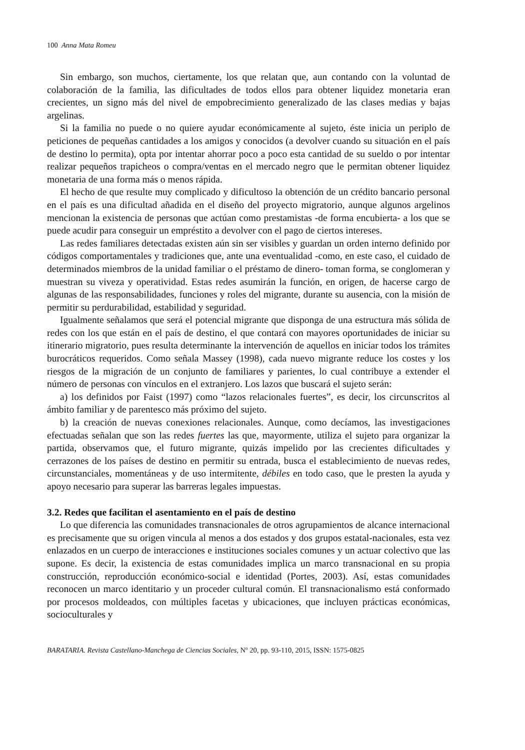100 Anna Mata Romeu
Sin embargo, son muchos, ciertamente, los que relatan que, aun contando con la voluntad de colaboración de la familia, las dificultades de todos ellos para obtener liquidez monetaria eran crecientes, un signo más del nivel de empobrecimiento generalizado de las clases medias y bajas argelinas.
Si la familia no puede o no quiere ayudar económicamente al sujeto, éste inicia un periplo de peticiones de pequeñas cantidades a los amigos y conocidos (a devolver cuando su situación en el país de destino lo permita), opta por intentar ahorrar poco a poco esta cantidad de su sueldo o por intentar realizar pequeños trapicheos o compra/ventas en el mercado negro que le permitan obtener liquidez monetaria de una forma más o menos rápida.
El hecho de que resulte muy complicado y dificultoso la obtención de un crédito bancario personal en el país es una dificultad añadida en el diseño del proyecto migratorio, aunque algunos argelinos mencionan la existencia de personas que actúan como prestamistas -de forma encubierta- a los que se puede acudir para conseguir un empréstito a devolver con el pago de ciertos intereses.
Las redes familiares detectadas existen aún sin ser visibles y guardan un orden interno definido por códigos comportamentales y tradiciones que, ante una eventualidad -como, en este caso, el cuidado de determinados miembros de la unidad familiar o el préstamo de dinero- toman forma, se conglomeran y muestran su viveza y operatividad. Estas redes asumirán la función, en origen, de hacerse cargo de algunas de las responsabilidades, funciones y roles del migrante, durante su ausencia, con la misión de permitir su perdurabilidad, estabilidad y seguridad.
Igualmente señalamos que será el potencial migrante que disponga de una estructura más sólida de redes con los que están en el país de destino, el que contará con mayores oportunidades de iniciar su itinerario migratorio, pues resulta determinante la intervención de aquellos en iniciar todos los trámites burocráticos requeridos. Como señala Massey (1998), cada nuevo migrante reduce los costes y los riesgos de la migración de un conjunto de familiares y parientes, lo cual contribuye a extender el número de personas con vínculos en el extranjero. Los lazos que buscará el sujeto serán:
a) los definidos por Faist (1997) como “lazos relacionales fuertes”, es decir, los circunscritos al ámbito familiar y de parentesco más próximo del sujeto.
b) la creación de nuevas conexiones relacionales. Aunque, como decíamos, las investigaciones efectuadas señalan que son las redes fuertes las que, mayormente, utiliza el sujeto para organizar la partida, observamos que, el futuro migrante, quizás impelido por las crecientes dificultades y cerrazones de los países de destino en permitir su entrada, busca el establecimiento de nuevas redes, circunstanciales, momentáneas y de uso intermitente, débiles en todo caso, que le presten la ayuda y apoyo necesario para superar las barreras legales impuestas.
3.2. Redes que facilitan el asentamiento en el país de destino
Lo que diferencia las comunidades transnacionales de otros agrupamientos de alcance internacional es precisamente que su origen vincula al menos a dos estados y dos grupos estatal-nacionales, esta vez enlazados en un cuerpo de interacciones e instituciones sociales comunes y un actuar colectivo que las supone. Es decir, la existencia de estas comunidades implica un marco transnacional en su propia construcción, reproducción económico-social e identidad (Portes, 2003). Así, estas comunidades reconocen un marco identitario y un proceder cultural común. El transnacionalismo está conformado por procesos moldeados, con múltiples facetas y ubicaciones, que incluyen prácticas económicas, socioculturales y
BARATARIA. Revista Castellano-Manchega de Ciencias Sociales, Nº 20, pp. 93-110, 2015, ISSN: 1575-0825